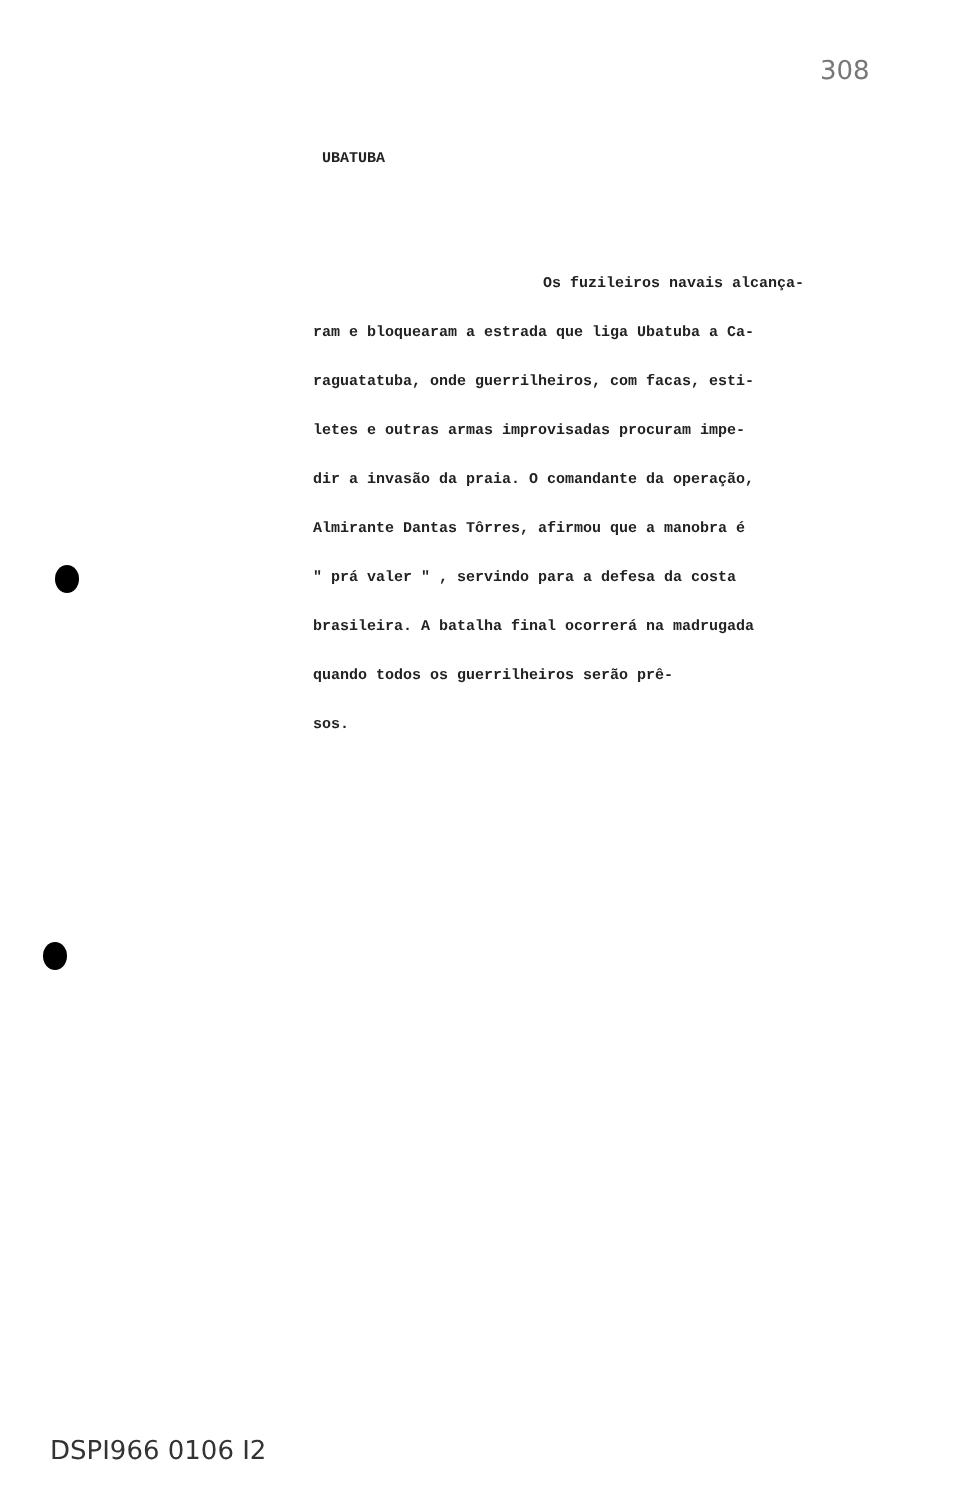308
UBATUBA
Os fuzileiros navais alcança-
ram e bloquearam a estrada que liga Ubatuba a Ca-
raguatatuba, onde guerrilheiros, com facas, esti-
letes e outras armas improvisadas procuram impe-
dir a invasão da praia. O comandante da operação,
Almirante Dantas Tôrres, afirmou que a manobra é
" prá valer " , servindo para a defesa da costa
brasileira. A batalha final ocorrerá na madrugada
quando todos os guerrilheiros serão prê-
sos.
DSPI966 0106 I2